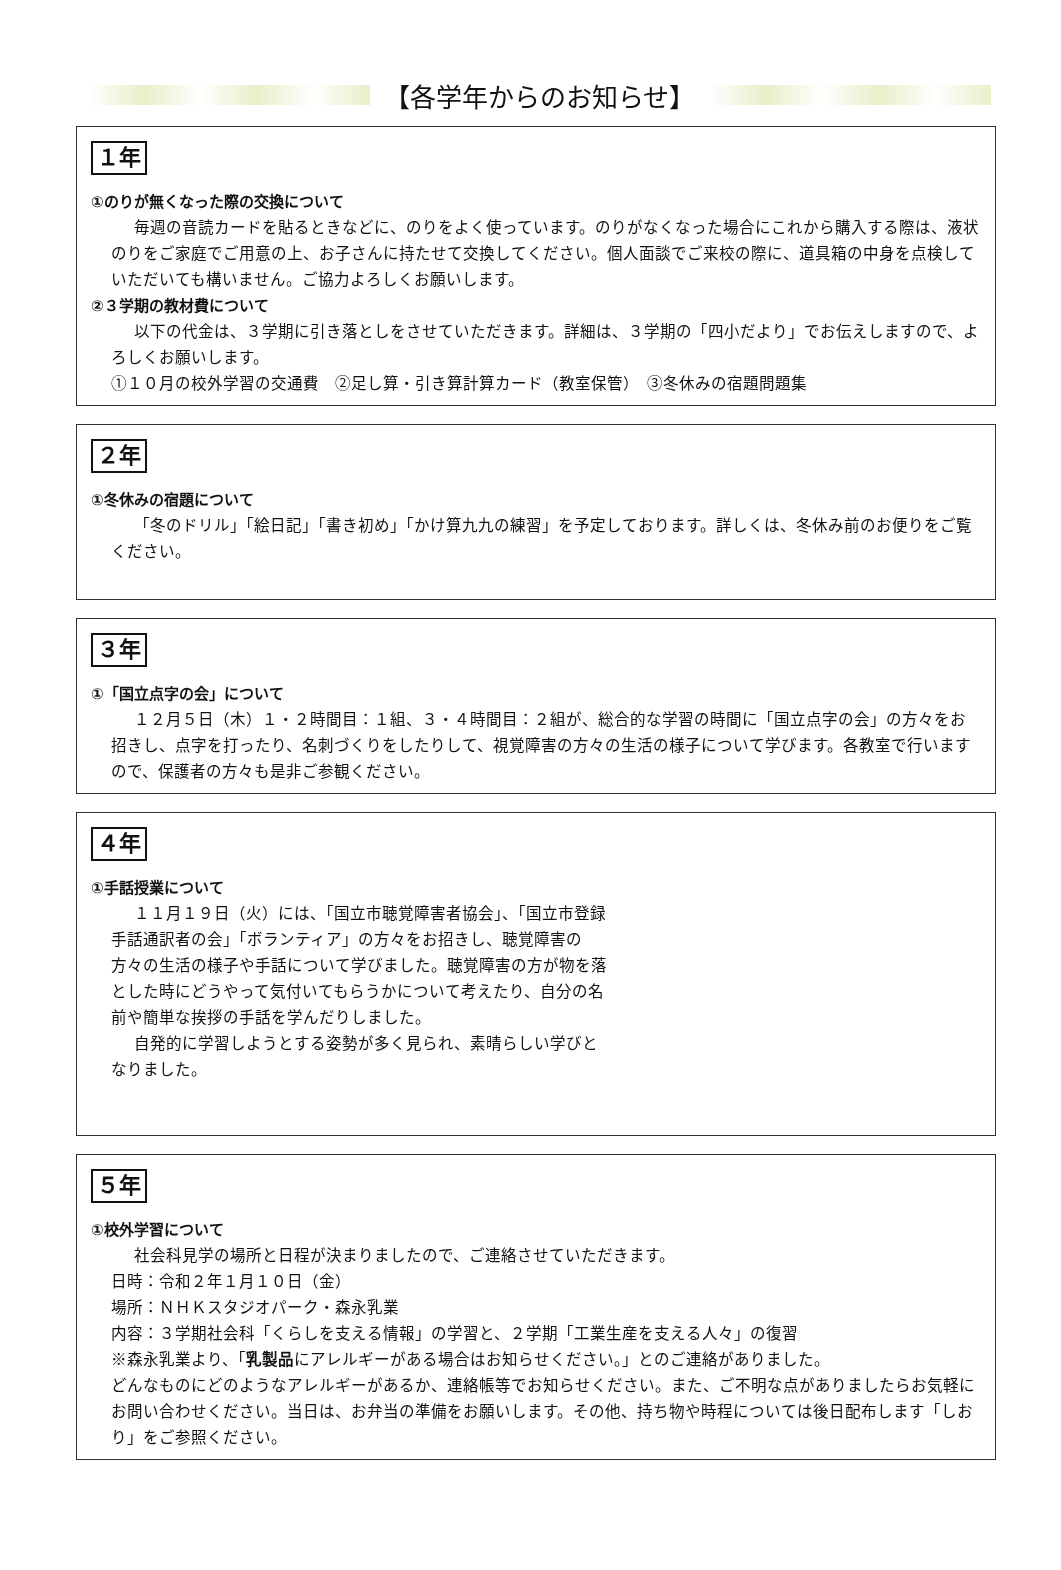【各学年からのお知らせ】
１年
①のりが無くなった際の交換について
毎週の音読カードを貼るときなどに、のりをよく使っています。のりがなくなった場合にこれから購入する際は、液状のりをご家庭でご用意の上、お子さんに持たせて交換してください。個人面談でご来校の際に、道具箱の中身を点検していただいても構いません。ご協力よろしくお願いします。
②３学期の教材費について
以下の代金は、３学期に引き落としをさせていただきます。詳細は、３学期の「四小だより」でお伝えしますので、よろしくお願いします。
①１０月の校外学習の交通費　②足し算・引き算計算カード（教室保管）　③冬休みの宿題問題集
２年
①冬休みの宿題について
「冬のドリル」「絵日記」「書き初め」「かけ算九九の練習」を予定しております。詳しくは、冬休み前のお便りをご覧ください。
３年
①「国立点字の会」について
１２月５日（木）１・２時間目：１組、３・４時間目：２組が、総合的な学習の時間に「国立点字の会」の方々をお招きし、点字を打ったり、名刺づくりをしたりして、視覚障害の方々の生活の様子について学びます。各教室で行いますので、保護者の方々も是非ご参観ください。
４年
①手話授業について
１１月１９日（火）には、「国立市聴覚障害者協会」、「国立市登録手話通訳者の会」「ボランティア」の方々をお招きし、聴覚障害の方々の生活の様子や手話について学びました。聴覚障害の方が物を落とした時にどうやって気付いてもらうかについて考えたり、自分の名前や簡単な挨拶の手話を学んだりしました。
自発的に学習しようとする姿勢が多く見られ、素晴らしい学びとなりました。
５年
①校外学習について
社会科見学の場所と日程が決まりましたので、ご連絡させていただきます。
日時：令和２年１月１０日（金）
場所：ＮＨＫスタジオパーク・森永乳業
内容：３学期社会科「くらしを支える情報」の学習と、２学期「工業生産を支える人々」の復習
※森永乳業より、「乳製品にアレルギーがある場合はお知らせください。」とのご連絡がありました。
どんなものにどのようなアレルギーがあるか、連絡帳等でお知らせください。また、ご不明な点がありましたらお気軽にお問い合わせください。当日は、お弁当の準備をお願いします。その他、持ち物や時程については後日配布します「しおり」をご参照ください。